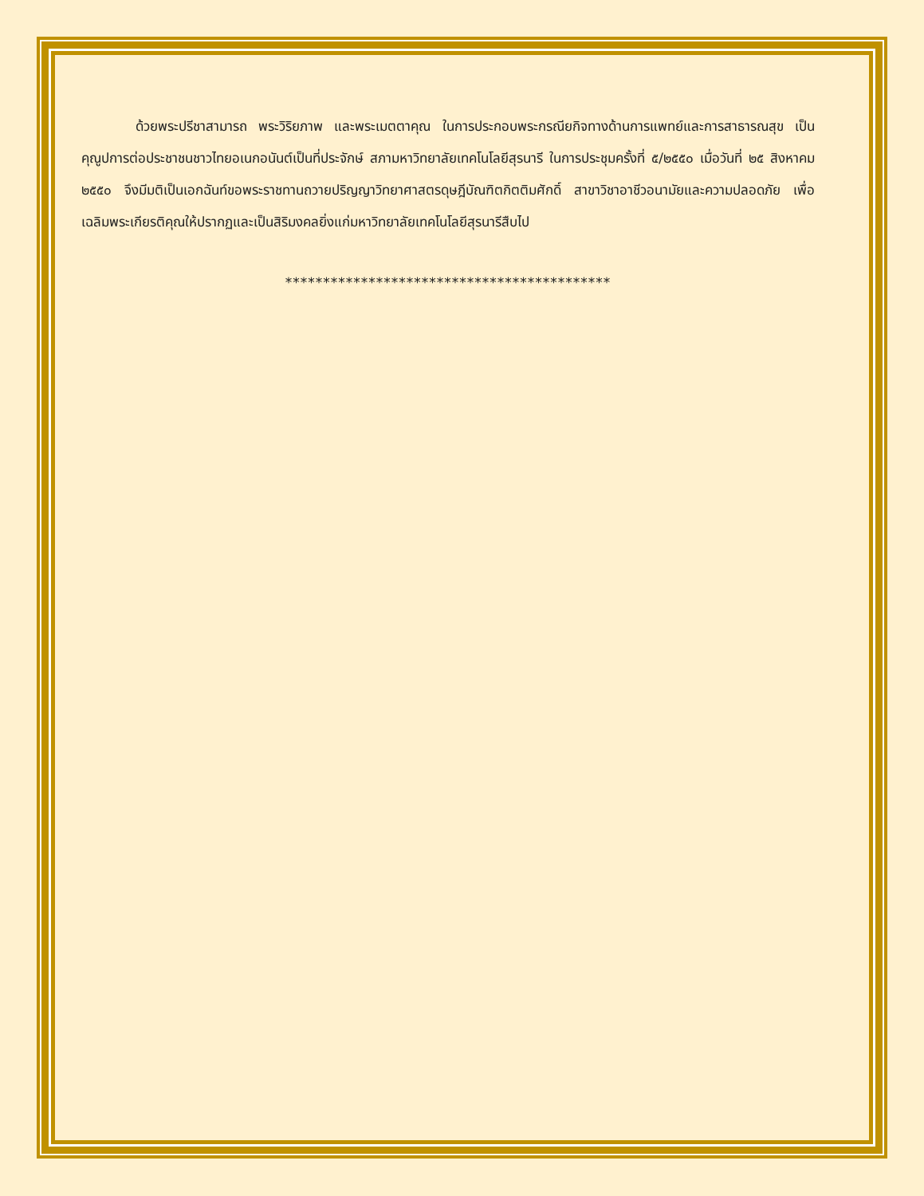ด้วยพระปรีชาสามารถ พระวิริยภาพ และพระเมตตาคุณ ในการประกอบพระกรณียกิจทางด้านการแพทย์และการสาธารณสุข เป็นคุณูปการต่อประชาชนชาวไทยอเนกอนันต์เป็นที่ประจักษ์ สภามหาวิทยาลัยเทคโนโลยีสุรนารี ในการประชุมครั้งที่ ๕/๒๕๕๐ เมื่อวันที่ ๒๕ สิงหาคม ๒๕๕๐ จึงมีมติเป็นเอกฉันท์ขอพระราชทานถวายปริญญาวิทยาศาสตรดุษฎีบัณฑิตกิตติมศักดิ์ สาขาวิชาอาชีวอนามัยและความปลอดภัย เพื่อเฉลิมพระเกียรติคุณให้ปรากฏและเป็นสิริมงคลยิ่งแก่มหาวิทยาลัยเทคโนโลยีสุรนารีสืบไป
*******************************************